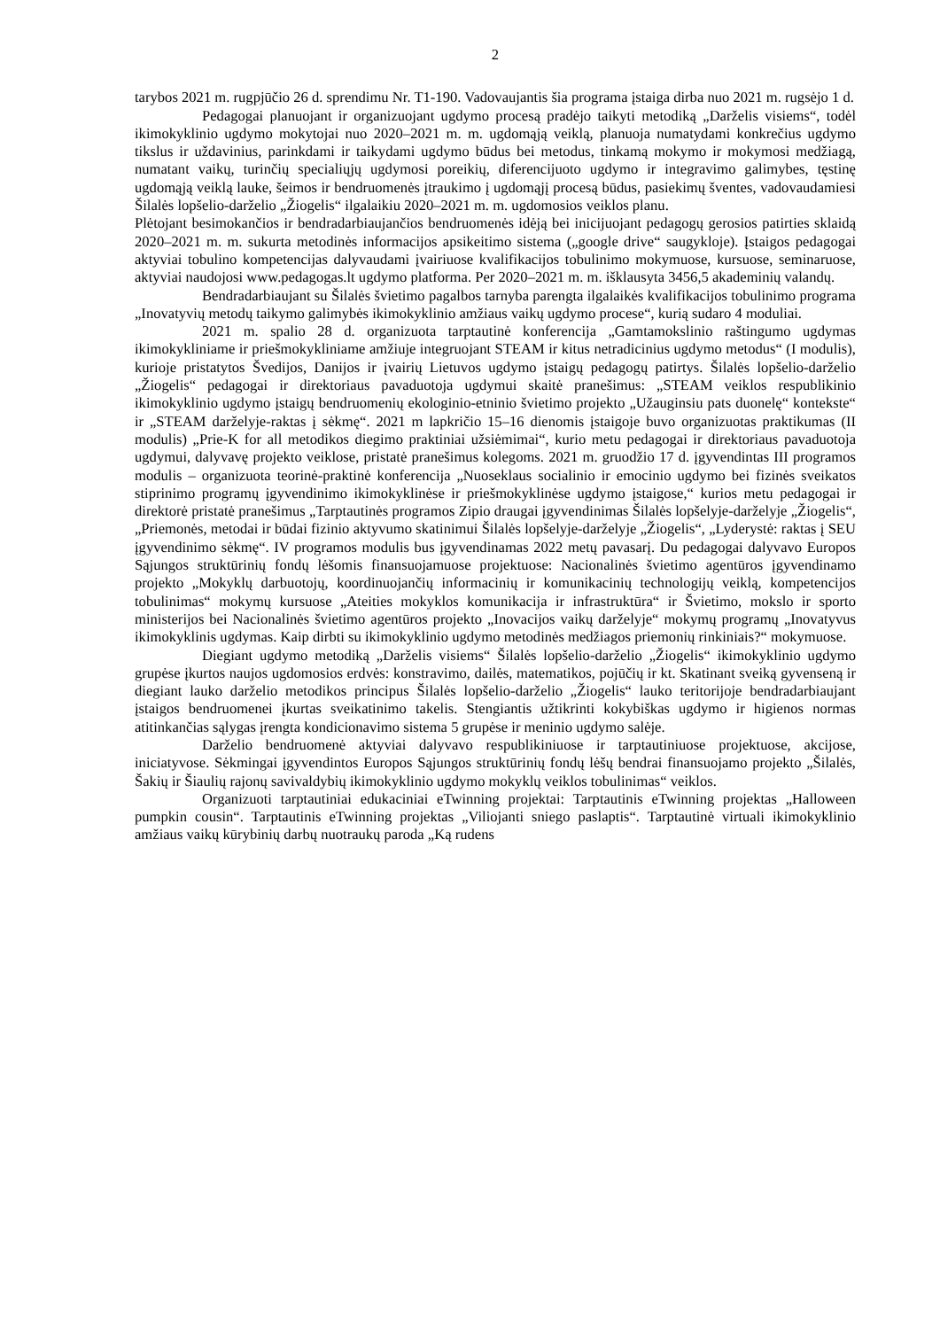2
tarybos 2021 m. rugpjūčio 26 d. sprendimu Nr. T1-190. Vadovaujantis šia programa įstaiga dirba nuo 2021 m. rugsėjo 1 d.
Pedagogai planuojant ir organizuojant ugdymo procesą pradėjo taikyti metodiką „Darželis visiems“, todėl ikimokyklinio ugdymo mokytojai nuo 2020–2021 m. m. ugdomąją veiklą, planuoja numatydami konkrečius ugdymo tikslus ir uždavinius, parinkdami ir taikydami ugdymo būdus bei metodus, tinkamą mokymo ir mokymosi medžiagą, numatant vaikų, turinčių specialiųjų ugdymosi poreikių, diferencijuoto ugdymo ir integravimo galimybes, tęstinę ugdomąją veiklą lauke, šeimos ir bendruomenės įtraukimo į ugdomąjį procesą būdus, pasiekimų šventes, vadovaudamiesi Šilalės lopšelio-darželio „Žiogelis“ ilgalaikiu 2020–2021 m. m. ugdomosios veiklos planu.
Plėtojant besimokančios ir bendradarbiaujančios bendruomenės idėją bei inicijuojant pedagogų gerosios patirties sklaidą 2020–2021 m. m. sukurta metodinės informacijos apsikeitimo sistema („google drive“ saugykloje). Įstaigos pedagogai aktyviai tobulino kompetencijas dalyvaudami įvairiuose kvalifikacijos tobulinimo mokymuose, kursuose, seminaruose, aktyviai naudojosi www.pedagogas.lt ugdymo platforma. Per 2020–2021 m. m. išklausyta 3456,5 akademinių valandų.
Bendradarbiaujant su Šilalės švietimo pagalbos tarnyba parengta ilgalaikės kvalifikacijos tobulinimo programa „Inovatyvių metodų taikymo galimybės ikimokyklinio amžiaus vaikų ugdymo procese“, kurią sudaro 4 moduliai.
2021 m. spalio 28 d. organizuota tarptautinė konferencija „Gamtamokslinio raštingumo ugdymas ikimokykliniame ir priešmokykliniame amžiuje integruojant STEAM ir kitus netradicinius ugdymo metodus“ (I modulis), kurioje pristatytos Švedijos, Danijos ir įvairių Lietuvos ugdymo įstaigų pedagogų patirtys. Šilalės lopšelio-darželio „Žiogelis“ pedagogai ir direktoriaus pavaduotoja ugdymui skaitė pranešimus: „STEAM veiklos respublikinio ikimokyklinio ugdymo įstaigų bendruomenių ekologinio-etninio švietimo projekto „Užauginsiu pats duonelę“ kontekste“ ir „STEAM darželyje-raktas į sėkmę“. 2021 m lapkričio 15–16 dienomis įstaigoje buvo organizuotas praktikumas (II modulis) „Prie-K for all metodikos diegimo praktiniai užsiėmimai“, kurio metu pedagogai ir direktoriaus pavaduotoja ugdymui, dalyvavę projekto veiklose, pristatė pranešimus kolegoms. 2021 m. gruodžio 17 d. įgyvendintas III programos modulis – organizuota teorinė-praktinė konferencija „Nuoseklaus socialinio ir emocinio ugdymo bei fizinės sveikatos stiprinimo programų įgyvendinimo ikimokyklinėse ir priešmokyklinėse ugdymo įstaigose,“ kurios metu pedagogai ir direktorė pristatė pranešimus „Tarptautinės programos Zipio draugai įgyvendinimas Šilalės lopšelyje-darželyje „Žiogelis“, „Priemonės, metodai ir būdai fizinio aktyvumo skatinimui Šilalės lopšelyje-darželyje „Žiogelis“, „Lyderystė: raktas į SEU įgyvendinimo sėkmę“. IV programos modulis bus įgyvendinamas 2022 metų pavasarį. Du pedagogai dalyvavo Europos Sąjungos struktūrinių fondų lėšomis finansuojamuose projektuose: Nacionalinės švietimo agentūros įgyvendinamo projekto „Mokyklų darbuotojų, koordinuojančių informacinių ir komunikacinių technologijų veiklą, kompetencijos tobulinimas“ mokymų kursuose „Ateities mokyklos komunikacija ir infrastruktūra“ ir Švietimo, mokslo ir sporto ministerijos bei Nacionalinės švietimo agentūros projekto „Inovacijos vaikų darželyje“ mokymų programų „Inovatyvus ikimokyklinis ugdymas. Kaip dirbti su ikimokyklinio ugdymo metodinės medžiagos priemonių rinkiniais?“ mokymuose.
Diegiant ugdymo metodiką „Darželis visiems“ Šilalės lopšelio-darželio „Žiogelis“ ikimokyklinio ugdymo grupėse įkurtos naujos ugdomosios erdvės: konstravimo, dailės, matematikos, pojūčių ir kt. Skatinant sveiką gyvenseną ir diegiant lauko darželio metodikos principus Šilalės lopšelio-darželio „Žiogelis“ lauko teritorijoje bendradarbiaujant įstaigos bendruomenei įkurtas sveikatinimo takelis. Stengiantis užtikrinti kokybiškas ugdymo ir higienos normas atitinkančias sąlygas įrengta kondicionavimo sistema 5 grupėse ir meninio ugdymo salėje.
Darželio bendruomenė aktyviai dalyvavo respublikiniuose ir tarptautiniuose projektuose, akcijose, iniciatyvose. Sėkmingai įgyvendintos Europos Sąjungos struktūrinių fondų lėšų bendrai finansuojamo projekto „Šilalės, Šakių ir Šiaulių rajonų savivaldybių ikimokyklinio ugdymo mokyklų veiklos tobulinimas“ veiklos.
Organizuoti tarptautiniai edukaciniai eTwinning projektai: Tarptautinis eTwinning projektas „Halloween pumpkin cousin“. Tarptautinis eTwinning projektas „Viliojanti sniego paslaptis“. Tarptautinė virtuali ikimokyklinio amžiaus vaikų kūrybinių darbų nuotraukų paroda „Ką rudens